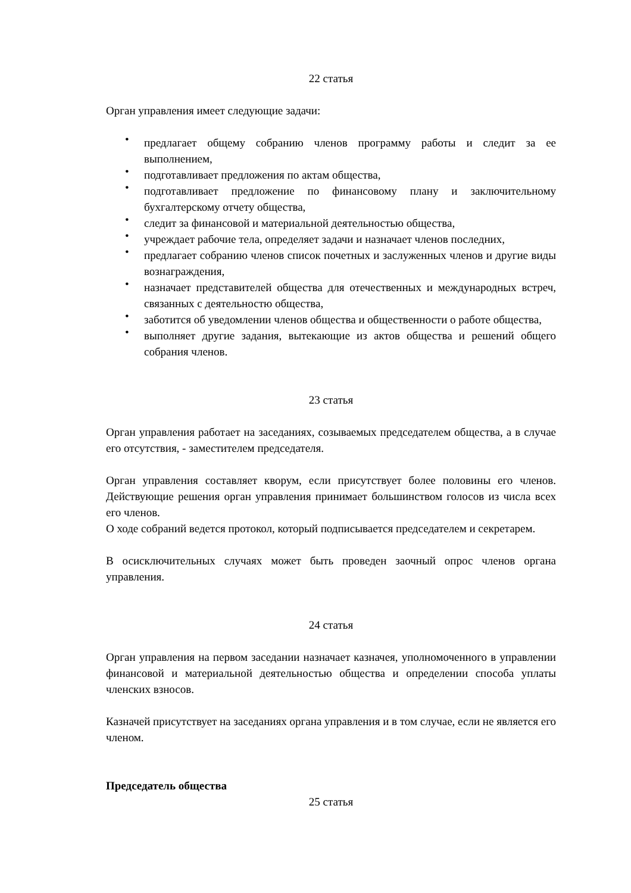22 статья
Орган управления имеет следующие задачи:
• предлагает общему собранию членов программу работы и следит за ее выполнением,
• подготавливает предложения по актам общества,
• подготавливает предложение по финансовому плану и заключительному бухгалтерскому отчету общества,
• следит за финансовой и материальной деятельностью общества,
• учреждает рабочие тела, определяет задачи и назначает членов последних,
• предлагает собранию членов список почетных и заслуженных членов и другие виды вознаграждения,
• назначает представителей общества для отечественных и международных встреч, связанных с деятельностю общества,
• заботится об уведомлении членов общества и общественности о работе общества,
• выполняет другие задания, вытекающие из актов общества и решений общего собрания членов.
23 статья
Орган управления работает на заседаниях, созываемых председателем общества, а в случае его отсутствия, - заместителем председателя.
Орган управления составляет кворум, если присутствует более половины его членов. Действующие решения орган управления принимает большинством голосов из числа всех его членов.
О ходе собраний ведется протокол, который подписывается председателем и секретарем.
В осисключительных случаях может быть проведен заочный опрос членов органа управления.
24 статья
Орган управления на первом заседании назначает казначея, уполномоченного в управлении финансовой и материальной деятельностью общества и определении способа уплаты членских взносов.
Казначей присутствует на заседаниях органа управления и в том случае, если не является его членом.
Председатель общества
25 статья